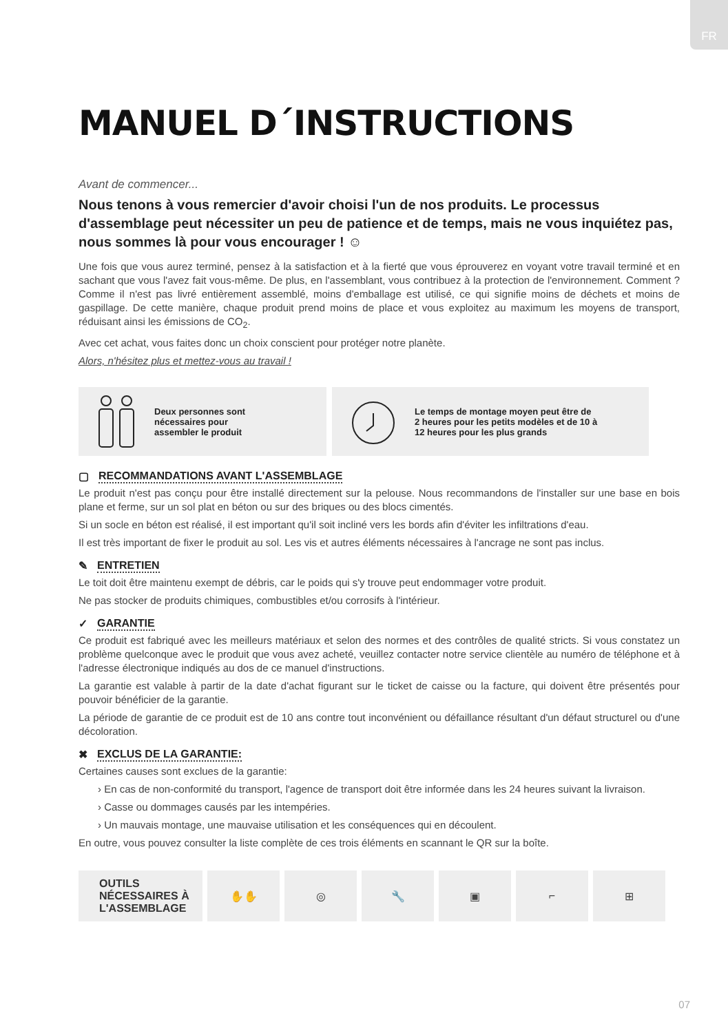FR
MANUEL D´INSTRUCTIONS
Avant de commencer...
Nous tenons à vous remercier d'avoir choisi l'un de nos produits. Le processus d'assemblage peut nécessiter un peu de patience et de temps, mais ne vous inquiétez pas, nous sommes là pour vous encourager ! ☺
Une fois que vous aurez terminé, pensez à la satisfaction et à la fierté que vous éprouverez en voyant votre travail terminé et en sachant que vous l'avez fait vous-même. De plus, en l'assemblant, vous contribuez à la protection de l'environnement. Comment ? Comme il n'est pas livré entièrement assemblé, moins d'emballage est utilisé, ce qui signifie moins de déchets et moins de gaspillage. De cette manière, chaque produit prend moins de place et vous exploitez au maximum les moyens de transport, réduisant ainsi les émissions de CO<sub>2</sub>.
Avec cet achat, vous faites donc un choix conscient pour protéger notre planète.
Alors, n'hésitez plus et mettez-vous au travail !
Deux personnes sont
nécessaires pour
assembler le produit
Le temps de montage moyen peut être de
2 heures pour les petits modèles et de 10 à
12 heures pour les plus grands
▢ RECOMMANDATIONS AVANT L'ASSEMBLAGE
Le produit n'est pas conçu pour être installé directement sur la pelouse. Nous recommandons de l'installer sur une base en bois plane et ferme, sur un sol plat en béton ou sur des briques ou des blocs cimentés.
Si un socle en béton est réalisé, il est important qu'il soit incliné vers les bords afin d'éviter les infiltrations d'eau.
Il est très important de fixer le produit au sol. Les vis et autres éléments nécessaires à l'ancrage ne sont pas inclus.
✎ ENTRETIEN
Le toit doit être maintenu exempt de débris, car le poids qui s'y trouve peut endommager votre produit.
Ne pas stocker de produits chimiques, combustibles et/ou corrosifs à l'intérieur.
✓ GARANTIE
Ce produit est fabriqué avec les meilleurs matériaux et selon des normes et des contrôles de qualité stricts. Si vous constatez un problème quelconque avec le produit que vous avez acheté, veuillez contacter notre service clientèle au numéro de téléphone et à l'adresse électronique indiqués au dos de ce manuel d'instructions.
La garantie est valable à partir de la date d'achat figurant sur le ticket de caisse ou la facture, qui doivent être présentés pour pouvoir bénéficier de la garantie.
La période de garantie de ce produit est de 10 ans contre tout inconvénient ou défaillance résultant d'un défaut structurel ou d'une décoloration.
✖ EXCLUS DE LA GARANTIE:
Certaines causes sont exclues de la garantie:
› En cas de non-conformité du transport, l'agence de transport doit être informée dans les 24 heures suivant la livraison.
› Casse ou dommages causés par les intempéries.
› Un mauvais montage, une mauvaise utilisation et les conséquences qui en découlent.
En outre, vous pouvez consulter la liste complète de ces trois éléments en scannant le QR sur la boîte.
OUTILS
NÉCESSAIRES À
L'ASSEMBLAGE
✋✋ ◎ 🔧 ▣ ⌐ ⊞
07